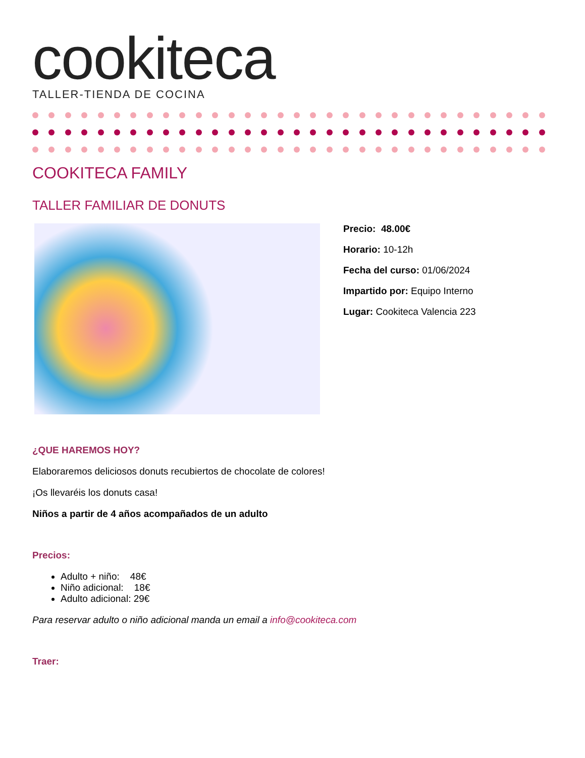cookiteca
TALLER-TIENDA DE COCINA
COOKITECA FAMILY
TALLER FAMILIAR DE DONUTS
Precio: 48.00€
Horario: 10-12h
Fecha del curso: 01/06/2024
Impartido por: Equipo Interno
Lugar: Cookiteca Valencia 223
¿QUE HAREMOS HOY?
Elaboraremos deliciosos donuts recubiertos de chocolate de colores!
¡Os llevaréis los donuts casa!
Niños a partir de 4 años acompañados de un adulto
Precios:
Adulto + niño: 48€
Niño adicional: 18€
Adulto adicional: 29€
Para reservar adulto o niño adicional manda un email a info@cookiteca.com
Traer: